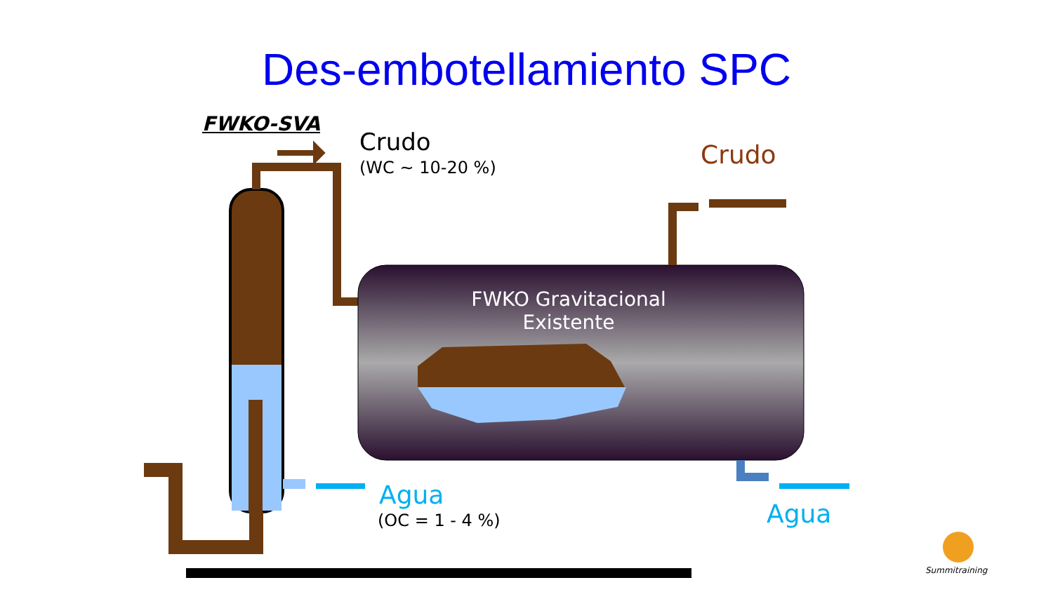Des-embotellamiento SPC
FWKO-SVA
Crudo
(WC ~ 10-20 %) Crudo
FWKO Gravitacional
Existente
Agua
(OC = 1 - 4 %) Agua
Summitraining